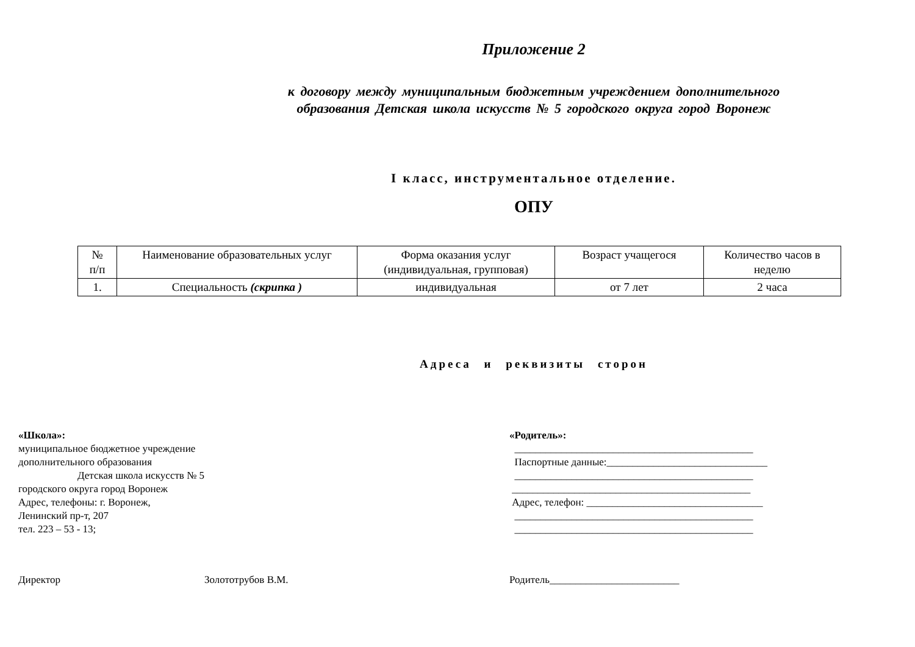Приложение 2
к договору между муниципальным бюджетным учреждением дополнительного
образования Детская школа искусств № 5 городского округа город Воронеж
I класс, инструментальное отделение.
ОПУ
| № п/п | Наименование образовательных услуг | Форма оказания услуг (индивидуальная, групповая) | Возраст учащегося | Количество часов в неделю |
| 1. | Специальность (скрипка ) | индивидуальная | от 7 лет | 2 часа |
Адреса и реквизиты сторон
«Школа»:
муниципальное бюджетное учреждение
дополнительного образования
Детская школа искусств № 5
городского округа город Воронеж
Адрес, телефоны: г. Воронеж,
Ленинский пр-т, 207
тел. 223 – 53 - 13;
«Родитель»:
______________________________________________
Паспортные данные:_______________________________
______________________________________________
______________________________________________
Адрес, телефон: __________________________________
______________________________________________
______________________________________________
Директор Золототрубов В.М. Родитель_________________________